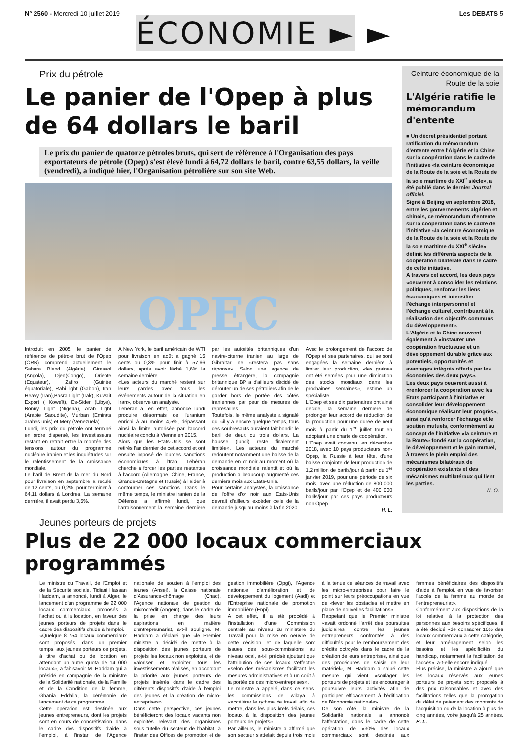N° 2560 - Mercredi 10 juillet 2019
Les DEBATS 5
ÉCONOMIE ► ►
Prix du pétrole
Le panier de l'Opep à plus de 64 dollars le baril
Le prix du panier de quatorze pétroles bruts, qui sert de référence à l'Organisation des pays exportateurs de pétrole (Opep) s'est élevé lundi à 64,72 dollars le baril, contre 63,55 dollars, la veille (vendredi), a indiqué hier, l'Organisation pétrolière sur son site Web.
OPEC
Introduit en 2005, le panier de référence de pétrole brut de l'Opep (ORB) comprend actuellement le Sahara Blend (Algérie), Girassol (Angola), Djen(Congo), Oriente (Equateur), Zafiro (Guinée équatoriale), Rabi light (Gabon), Iran Heavy (Iran),Basra Light (Irak), Kuwait Export ( Koweït), Es-Sider (Libye), Bonny Light (Nigéria), Arab Light (Arabie Saoudite), Murban (Emirats arabes unis) et Mery (Venezuela).
Lundi, les prix du pétrole ont terminé en ordre dispersé, les investisseurs restant en retrait entre la montée des tensions autour du programme nucléaire iranien et les inquiétudes sur le ralentissement de la croissance mondiale.
Le baril de Brent de la mer du Nord pour livraison en septembre a reculé de 12 cents, ou 0,2%, pour terminer à 64,11 dollars à Londres. La semaine dernière, il avait perdu 3,5%.
A New York, le baril américain de WTI pour livraison en août a gagné 15 cents ou 0,3% pour finir à 57,66 dollars, après avoir lâché 1,6% la semaine dernière.
«Les acteurs du marché restent sur leurs gardes avec tous les événements autour de la situation en Iran», observe un analyste.
Téhéran a, en effet, annoncé lundi produire désormais de l'uranium enrichi à au moins 4,5%, dépassant ainsi la limite autorisée par l'accord nucléaire conclu à Vienne en 2015.
Alors que les Etats-Unis se sont retirés l'an dernier de cet accord et ont ensuite imposé de lourdes sanctions économiques à l'Iran, Téhéran cherche à forcer les parties restantes à l'accord (Allemagne, Chine, France, Grande-Bretagne et Russie) à l'aider à contourner ces sanctions. Dans le même temps, le ministre iranien de la Défense a affirmé lundi, que l'arraisonnement la semaine dernière par les autorités britanniques d'un navire-citerne iranien au large de Gibraltar ne «restera pas sans réponse». Selon une agence de presse étrangère, la compagnie britannique BP a d'ailleurs décidé de dérouter un de ses pétroliers afin de le garder hors de portée des côtés iraniennes par peur de mesures de représailles.
Toutefois, le même analyste a signalé qu' «il y a encore quelque temps, tous ces soubresauts auraient fait bondir le baril de deux ou trois dollars. La hausse (lundi) reste finalement limitée». Les acteurs du marché redoutent notamment une baisse de la demande en or noir au moment où la croissance mondiale ralentit et où la production a beaucoup augmenté ces derniers mois aux Etats-Unis.
Pour certains analystes, la croissance de l'offre d'or noir aux Etats-Unis devrait d'ailleurs excéder celle de la demande jusqu'au moins à la fin 2020.
Avec le prolongement de l'accord de l'Opep et ses partenaires, qui se sont engagées la semaine dernière à limiter leur production, «les graines ont été semées pour une diminution des stocks mondiaux dans les prochaines semaines», estime un spécialiste.
L'Opep et ses dix partenaires ont ainsi décidé, la semaine dernière de prolonger leur accord de réduction de la production pour une durée de neuf mois à partir du 1<sup>er</sup> juillet tout en adoptant une charte de coopération.
L'Opep avait convenu, en décembre 2018, avec 10 pays producteurs non-Opep, la Russie à leur tête, d'une baisse conjointe de leur production de 1,2 million de barils/jour à partir du 1<sup>er</sup> janvier 2019, pour une période de six mois, avec une réduction de 800 000 barils/jour par l'Opep et de 400 000 barils/jour par ces pays producteurs non Opep.
H. L.
Ceinture économique de la Route de la soie
L'Algérie ratifie le mémorandum d'entente
■ Un décret présidentiel portant ratification du mémorandum d'entente entre l'Algérie et la Chine sur la coopération dans le cadre de l'initiative «la ceinture économique de la Route de la soie et la Route de la soie maritime du XXI<sup>e</sup> siècle», a été publié dans le dernier Journal officiel.
Signé à Beijing en septembre 2018, entre les gouvernements algérien et chinois, ce mémorandum d'entente sur la coopération dans le cadre de l'initiative «la ceinture économique de la Route de la soie et la Route de la soie maritime du XXI<sup>e</sup> siècle» définit les différents aspects de la coopération bilatérale dans le cadre de cette initiative.
A travers cet accord, les deux pays «oeuvrent à consolider les relations politiques, renforcer les liens économiques et intensifier l'échange interpersonnel et l'échange culturel, contribuant à la réalisation des objectifs communs du développement».
L'Algérie et la Chine oeuvrent également à «instaurer une coopération fructueuse et un développement durable grâce aux potentiels, opportunités et avantages intégrés offerts par les économies des deux pays».
Les deux pays oeuvrent aussi à «renforcer la coopération avec les Etats participant à l'initiative et consolider leur développement économique réalisant leur progrès», ainsi qu'à renforcer l'échange et le soutien mutuels, conformément au concept de l'initiative «la ceinture et la Route» fondé sur la coopération, le développement et le gain mutuel, à travers le plein emploi des mécanismes bilatéraux de coopération existants et des mécanismes multilatéraux qui lient les parties.
N. O.
Jeunes porteurs de projets
Plus de 22 000 locaux commerciaux programmés
Le ministre du Travail, de l'Emploi et de la Sécurité sociale, Tidjani Hassan Haddam, a annoncé, lundi à Alger, le lancement d'un programme de 22 000 locaux commerciaux, proposés à l'achat ou à la location, en faveur des jeunes porteurs de projets dans le cadre des dispositifs d'aide à l'emploi.
«Quelque 8 754 locaux commerciaux sont proposés, dans un premier temps, aux jeunes porteurs de projets, à titre d'achat ou de location en attendant un autre quota de 14 000 locaux», a fait savoir M. Haddam qui a présidé en compagnie de la ministre de la Solidarité nationale, de la Famille et de la Condition de la femme, Ghania Eddalia, la cérémonie de lancement de ce programme.
Cette opération est destinée aux jeunes entrepreneurs, dont les projets sont en cours de concrétisation, dans le cadre des dispositifs d'aide à l'emploi, à l'instar de l'Agence nationale de soutien à l'emploi des jeunes (Ansej), la Caisse nationale d'Assurance-chômage (Cnac), l'Agence nationale de gestion du microcrédit (Angem), dans le cadre de la prise en charge des leurs aspirations en matière d'entrepreunariat, a-t-il souligné. M. Haddam a déclaré que «le Premier ministre a décidé de mettre à la disposition des jeunes porteurs de projets les locaux non exploités, et de valoriser et exploiter tous les investissements réalisés, en accordant la priorité aux jeunes porteurs de projets insérés dans le cadre des différents dispositifs d'aide à l'emploi des jeunes et la création de micro-entreprises».
Dans cette perspective, ces jeunes bénéficieront des locaux vacants non exploités relevant des organismes sous tutelle du secteur de l'habitat, à l'instar des Offices de promotion et de gestion immobilière (Opgi), l'Agence nationale d'amélioration et de développement du logement (Aadl) et l'Entreprise nationale de promotion immobilière (Enpi).
A cet effet, il a été procédé à l'installation d'une Commission centrale au niveau du ministère du Travail pour la mise en oeuvre de cette décision, et de laquelle sont issues des sous-commissions au niveau local, a-t-il précisé ajoutant que l'attribution de ces locaux s'effectue «selon des mécanismes facilitant les mesures administratives et à un coût à la portée de ces micro-entreprises».
Le ministre a appelé, dans ce sens, les commissions de wilaya à «accélérer le rythme de travail afin de mettre, dans les plus brefs délais, ces locaux à la disposition des jeunes porteurs de projets».
Par ailleurs, le ministre a affirmé que son secteur s'attelait depuis trois mois à la tenue de séances de travail avec les micro-entreprises pour faire le point sur leurs préoccupations en vue de «lever les obstacles et mettre en place de nouvelles facilitations».
Rappelant que le Premier ministre «avait ordonné l'arrêt des poursuites judiciaires contre les jeunes entrepreneurs confrontés à des difficultés pour le remboursement des crédits octroyés dans le cadre de la création de leurs entreprises, ainsi que des procédures de saisie de leur matériel», M. Haddam a salué cette mesure qui vient «soulager les porteurs de projets et les encourager à poursuivre leurs activités afin de participer efficacement à l'édification de l'économie nationale».
De son côté, la ministre de la Solidarité nationale a annoncé l'affectation, dans le cadre de cette opération, de «30% des locaux commerciaux sont destinés aux femmes bénéficiaires des dispositifs d'aide à l'emploi, en vue de favoriser l'accès de la femme au monde de l'entrepreneuriat».
Conformément aux dispositions de la loi relative à la protection des personnes aux besoins spécifiques, il a été décidé «de consacrer 10% des locaux commerciaux à cette catégorie, et leur aménagement selon les besoins et les spécificités du handicap, notamment la facilitation de l'accès», a-t-elle encore indiqué.
Plus précise, la ministre a ajouté que les locaux réservés aux jeunes porteurs de projets sont proposés à des prix raisonnables et avec des facilitations telles que la prorogation du délai de paiement des montants de l'acquisition ou de la location à plus de cinq années, voire jusqu'à 25 années. H. L.